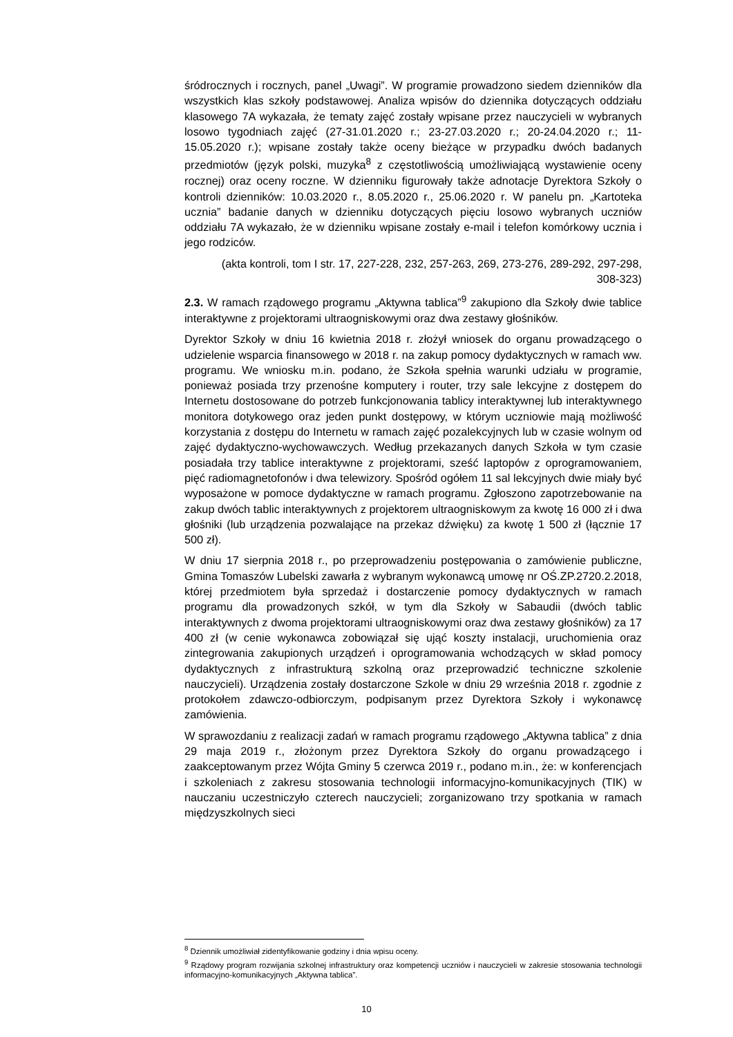śródrocznych i rocznych, panel „Uwagi”. W programie prowadzono siedem dzienników dla wszystkich klas szkoły podstawowej. Analiza wpisów do dziennika dotyczących oddziału klasowego 7A wykazała, że tematy zajęć zostały wpisane przez nauczycieli w wybranych losowo tygodniach zajęć (27-31.01.2020 r.; 23-27.03.2020 r.; 20-24.04.2020 r.; 11-15.05.2020 r.); wpisane zostały także oceny bieżące w przypadku dwóch badanych przedmiotów (język polski, muzyka<sup>8</sup> z częstotliwością umożliwiającą wystawienie oceny rocznej) oraz oceny roczne. W dzienniku figurowały także adnotacje Dyrektora Szkoły o kontroli dzienników: 10.03.2020 r., 8.05.2020 r., 25.06.2020 r. W panelu pn. „Kartoteka ucznia” badanie danych w dzienniku dotyczących pięciu losowo wybranych uczniów oddziału 7A wykazało, że w dzienniku wpisane zostały e-mail i telefon komórkowy ucznia i jego rodziców.
(akta kontroli, tom I str. 17, 227-228, 232, 257-263, 269, 273-276, 289-292, 297-298, 308-323)
2.3. W ramach rządowego programu „Aktywna tablica”<sup>9</sup> zakupiono dla Szkoły dwie tablice interaktywne z projektorami ultraogniskowymi oraz dwa zestawy głośników.
Dyrektor Szkoły w dniu 16 kwietnia 2018 r. złożył wniosek do organu prowadzącego o udzielenie wsparcia finansowego w 2018 r. na zakup pomocy dydaktycznych w ramach ww. programu. We wniosku m.in. podano, że Szkoła spełnia warunki udziału w programie, ponieważ posiada trzy przenośne komputery i router, trzy sale lekcyjne z dostępem do Internetu dostosowane do potrzeb funkcjonowania tablicy interaktywnej lub interaktywnego monitora dotykowego oraz jeden punkt dostępowy, w którym uczniowie mają możliwość korzystania z dostępu do Internetu w ramach zajęć pozalekcyjnych lub w czasie wolnym od zajęć dydaktyczno-wychowawczych. Według przekazanych danych Szkoła w tym czasie posiadała trzy tablice interaktywne z projektorami, sześć laptopów z oprogramowaniem, pięć radiomagnetofonów i dwa telewizory. Spośród ogółem 11 sal lekcyjnych dwie miały być wyposażone w pomoce dydaktyczne w ramach programu. Zgłoszono zapotrzebowanie na zakup dwóch tablic interaktywnych z projektorem ultraogniskowym za kwotę 16 000 zł i dwa głośniki (lub urządzenia pozwalające na przekaz dźwięku) za kwotę 1 500 zł (łącznie 17 500 zł).
W dniu 17 sierpnia 2018 r., po przeprowadzeniu postępowania o zamówienie publiczne, Gmina Tomaszów Lubelski zawarła z wybranym wykonawcą umowę nr OŚ.ZP.2720.2.2018, której przedmiotem była sprzedaż i dostarczenie pomocy dydaktycznych w ramach programu dla prowadzonych szkół, w tym dla Szkoły w Sabaudii (dwóch tablic interaktywnych z dwoma projektorami ultraogniskowymi oraz dwa zestawy głośników) za 17 400 zł (w cenie wykonawca zobowiązał się ująć koszty instalacji, uruchomienia oraz zintegrowania zakupionych urządzeń i oprogramowania wchodzących w skład pomocy dydaktycznych z infrastrukturą szkolną oraz przeprowadzić techniczne szkolenie nauczycieli). Urządzenia zostały dostarczone Szkole w dniu 29 września 2018 r. zgodnie z protokołem zdawczo-odbiorczym, podpisanym przez Dyrektora Szkoły i wykonawcę zamówienia.
W sprawozdaniu z realizacji zadań w ramach programu rządowego „Aktywna tablica” z dnia 29 maja 2019 r., złożonym przez Dyrektora Szkoły do organu prowadzącego i zaakceptowanym przez Wójta Gminy 5 czerwca 2019 r., podano m.in., że: w konferencjach i szkoleniach z zakresu stosowania technologii informacyjno-komunikacyjnych (TIK) w nauczaniu uczestniczyło czterech nauczycieli; zorganizowano trzy spotkania w ramach międzyszkolnych sieci
<sup>8</sup> Dziennik umożliwiał zidentyfikowanie godziny i dnia wpisu oceny.
<sup>9</sup> Rządowy program rozwijania szkolnej infrastruktury oraz kompetencji uczniów i nauczycieli w zakresie stosowania technologii informacyjno-komunikacyjnych „Aktywna tablica”.
10